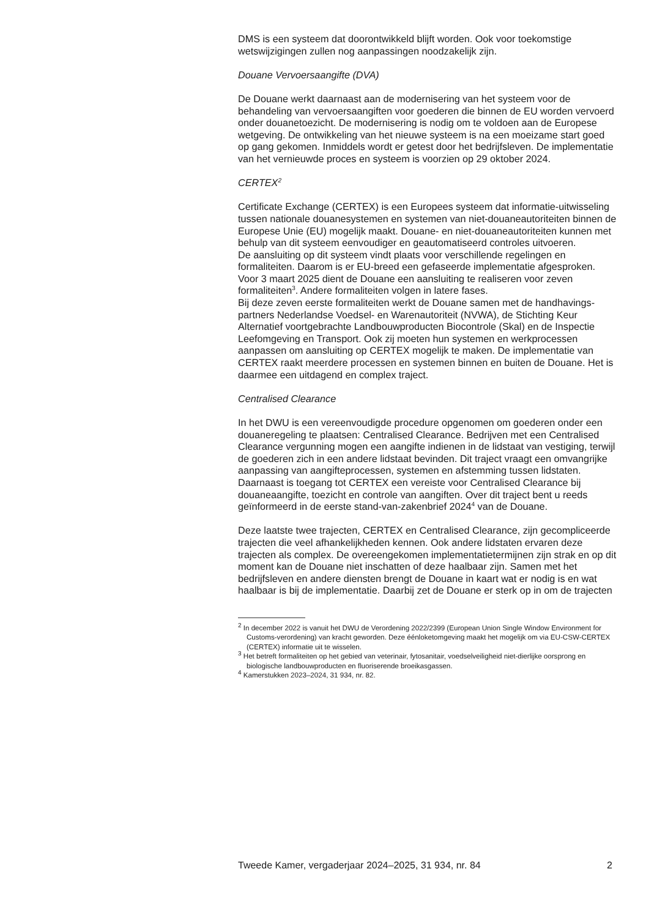DMS is een systeem dat doorontwikkeld blijft worden. Ook voor toekomstige wetswijzigingen zullen nog aanpassingen noodzakelijk zijn.
Douane Vervoersaangifte (DVA)
De Douane werkt daarnaast aan de modernisering van het systeem voor de behandeling van vervoersaangiften voor goederen die binnen de EU worden vervoerd onder douanetoezicht. De modernisering is nodig om te voldoen aan de Europese wetgeving. De ontwikkeling van het nieuwe systeem is na een moeizame start goed op gang gekomen. Inmiddels wordt er getest door het bedrijfsleven. De implementatie van het vernieuwde proces en systeem is voorzien op 29 oktober 2024.
CERTEX<sup>2</sup>
Certificate Exchange (CERTEX) is een Europees systeem dat informatie-uitwisseling tussen nationale douanesystemen en systemen van niet-douaneautoriteiten binnen de Europese Unie (EU) mogelijk maakt. Douane- en niet-douaneautoriteiten kunnen met behulp van dit systeem eenvoudiger en geautomatiseerd controles uitvoeren.
De aansluiting op dit systeem vindt plaats voor verschillende regelingen en formaliteiten. Daarom is er EU-breed een gefaseerde implementatie afgesproken. Voor 3 maart 2025 dient de Douane een aansluiting te realiseren voor zeven formaliteiten<sup>3</sup>. Andere formaliteiten volgen in latere fases.
Bij deze zeven eerste formaliteiten werkt de Douane samen met de handhavings-partners Nederlandse Voedsel- en Warenautoriteit (NVWA), de Stichting Keur Alternatief voortgebrachte Landbouwproducten Biocontrole (Skal) en de Inspectie Leefomgeving en Transport. Ook zij moeten hun systemen en werkprocessen aanpassen om aansluiting op CERTEX mogelijk te maken. De implementatie van CERTEX raakt meerdere processen en systemen binnen en buiten de Douane. Het is daarmee een uitdagend en complex traject.
Centralised Clearance
In het DWU is een vereenvoudigde procedure opgenomen om goederen onder een douaneregeling te plaatsen: Centralised Clearance. Bedrijven met een Centralised Clearance vergunning mogen een aangifte indienen in de lidstaat van vestiging, terwijl de goederen zich in een andere lidstaat bevinden. Dit traject vraagt een omvangrijke aanpassing van aangifteprocessen, systemen en afstemming tussen lidstaten. Daarnaast is toegang tot CERTEX een vereiste voor Centralised Clearance bij douaneaangifte, toezicht en controle van aangiften. Over dit traject bent u reeds geïnformeerd in de eerste stand-van-zakenbrief 2024<sup>4</sup> van de Douane.
Deze laatste twee trajecten, CERTEX en Centralised Clearance, zijn gecompliceerde trajecten die veel afhankelijkheden kennen. Ook andere lidstaten ervaren deze trajecten als complex. De overeengekomen implementatietermijnen zijn strak en op dit moment kan de Douane niet inschatten of deze haalbaar zijn. Samen met het bedrijfsleven en andere diensten brengt de Douane in kaart wat er nodig is en wat haalbaar is bij de implementatie. Daarbij zet de Douane er sterk op in om de trajecten
<sup>2</sup> In december 2022 is vanuit het DWU de Verordening 2022/2399 (European Union Single Window Environment for Customs-verordening) van kracht geworden. Deze éénloketomgeving maakt het mogelijk om via EU-CSW-CERTEX (CERTEX) informatie uit te wisselen.
<sup>3</sup> Het betreft formaliteiten op het gebied van veterinair, fytosanitair, voedselveiligheid niet-dierlijke oorsprong en biologische landbouwproducten en fluoriserende broeikasgassen.
<sup>4</sup> Kamerstukken 2023–2024, 31 934, nr. 82.
Tweede Kamer, vergaderjaar 2024–2025, 31 934, nr. 84 2